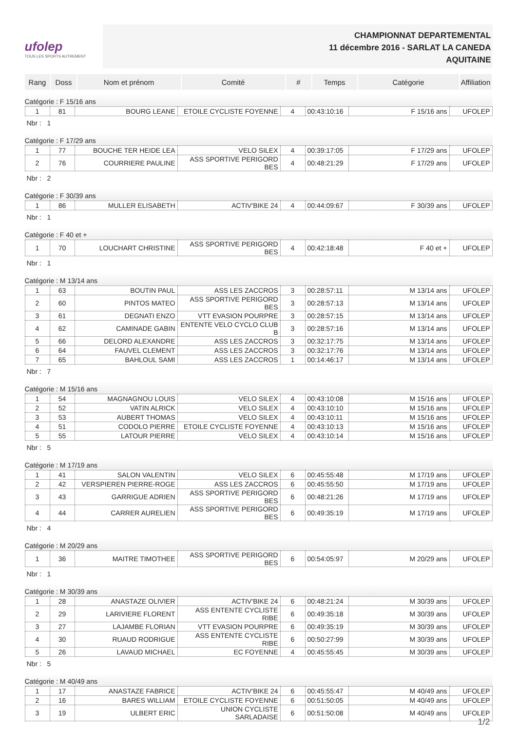ufolep
TOUS LES SPORTS AUTREMENT
CHAMPIONNAT DEPARTEMENTAL
11 décembre 2016 - SARLAT LA CANEDA
AQUITAINE
| Rang | Doss | Nom et prénom | Comité | # | Temps | Catégorie | Affiliation |
| --- | --- | --- | --- | --- | --- | --- | --- |
Catégorie : F 15/16 ans
| 1 | 81 | BOURG LEANE | ETOILE CYCLISTE FOYENNE | 4 | 00:43:10:16 | F 15/16 ans | UFOLEP |
Nbr : 1
Catégorie : F 17/29 ans
| 1 | 77 | BOUCHE TER HEIDE LEA | VELO SILEX | 4 | 00:39:17:05 | F 17/29 ans | UFOLEP |
| 2 | 76 | COURRIERE PAULINE | ASS SPORTIVE PERIGORD BES | 4 | 00:48:21:29 | F 17/29 ans | UFOLEP |
Nbr : 2
Catégorie : F 30/39 ans
| 1 | 86 | MULLER ELISABETH | ACTIV'BIKE 24 | 4 | 00:44:09:67 | F 30/39 ans | UFOLEP |
Nbr : 1
Catégorie : F 40 et +
| 1 | 70 | LOUCHART CHRISTINE | ASS SPORTIVE PERIGORD BES | 4 | 00:42:18:48 | F 40 et + | UFOLEP |
Nbr : 1
Catégorie : M 13/14 ans
| 1 | 63 | BOUTIN PAUL | ASS LES ZACCROS | 3 | 00:28:57:11 | M 13/14 ans | UFOLEP |
| 2 | 60 | PINTOS MATEO | ASS SPORTIVE PERIGORD BES | 3 | 00:28:57:13 | M 13/14 ans | UFOLEP |
| 3 | 61 | DEGNATI ENZO | VTT EVASION POURPRE | 3 | 00:28:57:15 | M 13/14 ans | UFOLEP |
| 4 | 62 | CAMINADE GABIN | ENTENTE VELO CYCLO CLUB B | 3 | 00:28:57:16 | M 13/14 ans | UFOLEP |
| 5 | 66 | DELORD ALEXANDRE | ASS LES ZACCROS | 3 | 00:32:17:75 | M 13/14 ans | UFOLEP |
| 6 | 64 | FAUVEL CLEMENT | ASS LES ZACCROS | 3 | 00:32:17:76 | M 13/14 ans | UFOLEP |
| 7 | 65 | BAHLOUL SAMI | ASS LES ZACCROS | 1 | 00:14:46:17 | M 13/14 ans | UFOLEP |
Nbr : 7
Catégorie : M 15/16 ans
| 1 | 54 | MAGNAGNOU LOUIS | VELO SILEX | 4 | 00:43:10:08 | M 15/16 ans | UFOLEP |
| 2 | 52 | VATIN ALRICK | VELO SILEX | 4 | 00:43:10:10 | M 15/16 ans | UFOLEP |
| 3 | 53 | AUBERT THOMAS | VELO SILEX | 4 | 00:43:10:11 | M 15/16 ans | UFOLEP |
| 4 | 51 | CODOLO PIERRE | ETOILE CYCLISTE FOYENNE | 4 | 00:43:10:13 | M 15/16 ans | UFOLEP |
| 5 | 55 | LATOUR PIERRE | VELO SILEX | 4 | 00:43:10:14 | M 15/16 ans | UFOLEP |
Nbr : 5
Catégorie : M 17/19 ans
| 1 | 41 | SALON VALENTIN | VELO SILEX | 6 | 00:45:55:48 | M 17/19 ans | UFOLEP |
| 2 | 42 | VERSPIEREN PIERRE-ROGE | ASS LES ZACCROS | 6 | 00:45:55:50 | M 17/19 ans | UFOLEP |
| 3 | 43 | GARRIGUE ADRIEN | ASS SPORTIVE PERIGORD BES | 6 | 00:48:21:26 | M 17/19 ans | UFOLEP |
| 4 | 44 | CARRER AURELIEN | ASS SPORTIVE PERIGORD BES | 6 | 00:49:35:19 | M 17/19 ans | UFOLEP |
Nbr : 4
Catégorie : M 20/29 ans
| 1 | 36 | MAITRE TIMOTHEE | ASS SPORTIVE PERIGORD BES | 6 | 00:54:05:97 | M 20/29 ans | UFOLEP |
Nbr : 1
Catégorie : M 30/39 ans
| 1 | 28 | ANASTAZE OLIVIER | ACTIV'BIKE 24 | 6 | 00:48:21:24 | M 30/39 ans | UFOLEP |
| 2 | 29 | LARIVIERE FLORENT | ASS ENTENTE CYCLISTE RIBE | 6 | 00:49:35:18 | M 30/39 ans | UFOLEP |
| 3 | 27 | LAJAMBE FLORIAN | VTT EVASION POURPRE | 6 | 00:49:35:19 | M 30/39 ans | UFOLEP |
| 4 | 30 | RUAUD RODRIGUE | ASS ENTENTE CYCLISTE RIBE | 6 | 00:50:27:99 | M 30/39 ans | UFOLEP |
| 5 | 26 | LAVAUD MICHAEL | EC FOYENNE | 4 | 00:45:55:45 | M 30/39 ans | UFOLEP |
Nbr : 5
Catégorie : M 40/49 ans
| 1 | 17 | ANASTAZE FABRICE | ACTIV'BIKE 24 | 6 | 00:45:55:47 | M 40/49 ans | UFOLEP |
| 2 | 16 | BARES WILLIAM | ETOILE CYCLISTE FOYENNE | 6 | 00:51:50:05 | M 40/49 ans | UFOLEP |
| 3 | 19 | ULBERT ERIC | UNION CYCLISTE SARLADAISE | 6 | 00:51:50:08 | M 40/49 ans | UFOLEP |
1/2